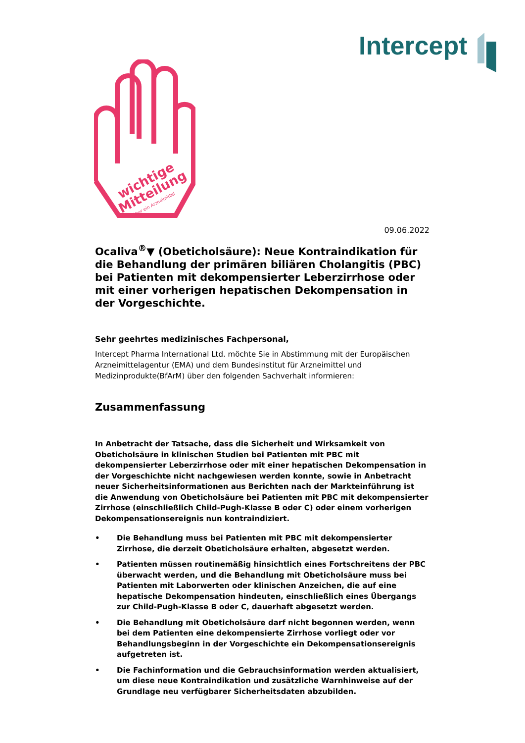Intercept
wichtige
Mitteilung
über ein Arzneimittel
09.06.2022
Ocaliva<sup>®</sup>▼ (Obeticholsäure): Neue Kontraindikation für die Behandlung der primären biliären Cholangitis (PBC) bei Patienten mit dekompensierter Leberzirrhose oder mit einer vorherigen hepatischen Dekompensation in der Vorgeschichte.
Sehr geehrtes medizinisches Fachpersonal,
Intercept Pharma International Ltd. möchte Sie in Abstimmung mit der Europäischen Arzneimittelagentur (EMA) und dem Bundesinstitut für Arzneimittel und Medizinprodukte(BfArM) über den folgenden Sachverhalt informieren:
Zusammenfassung
In Anbetracht der Tatsache, dass die Sicherheit und Wirksamkeit von Obeticholsäure in klinischen Studien bei Patienten mit PBC mit dekompensierter Leberzirrhose oder mit einer hepatischen Dekompensation in der Vorgeschichte nicht nachgewiesen werden konnte, sowie in Anbetracht neuer Sicherheitsinformationen aus Berichten nach der Markteinführung ist die Anwendung von Obeticholsäure bei Patienten mit PBC mit dekompensierter Zirrhose (einschließlich Child-Pugh-Klasse B oder C) oder einem vorherigen Dekompensationsereignis nun kontraindiziert.
• Die Behandlung muss bei Patienten mit PBC mit dekompensierter Zirrhose, die derzeit Obeticholsäure erhalten, abgesetzt werden.
• Patienten müssen routinemäßig hinsichtlich eines Fortschreitens der PBC überwacht werden, und die Behandlung mit Obeticholsäure muss bei Patienten mit Laborwerten oder klinischen Anzeichen, die auf eine hepatische Dekompensation hindeuten, einschließlich eines Übergangs zur Child-Pugh-Klasse B oder C, dauerhaft abgesetzt werden.
• Die Behandlung mit Obeticholsäure darf nicht begonnen werden, wenn bei dem Patienten eine dekompensierte Zirrhose vorliegt oder vor Behandlungsbeginn in der Vorgeschichte ein Dekompensationsereignis aufgetreten ist.
• Die Fachinformation und die Gebrauchsinformation werden aktualisiert, um diese neue Kontraindikation und zusätzliche Warnhinweise auf der Grundlage neu verfügbarer Sicherheitsdaten abzubilden.